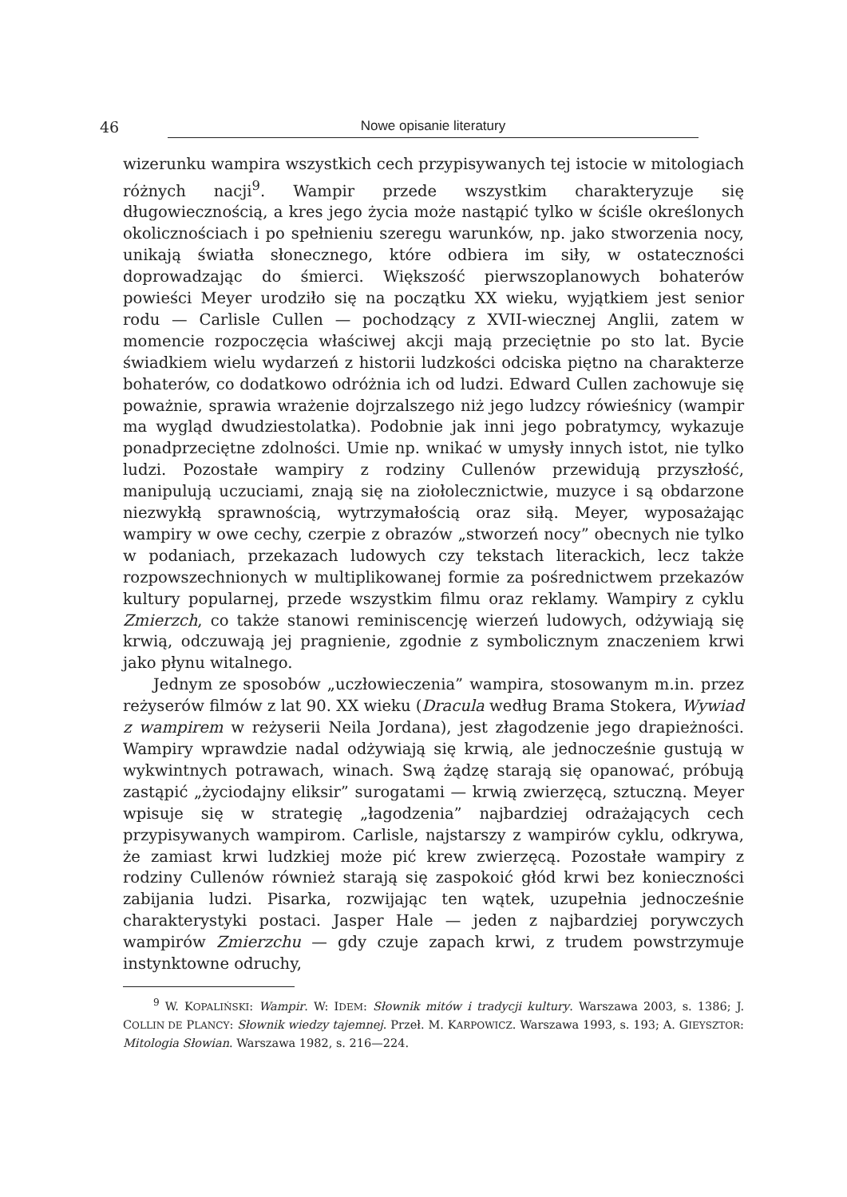46 Nowe opisanie literatury
wizerunku wampira wszystkich cech przypisywanych tej istocie w mitologiach różnych nacji<sup>9</sup>. Wampir przede wszystkim charakteryzuje się długowiecznością, a kres jego życia może nastąpić tylko w ściśle określonych okolicznościach i po spełnieniu szeregu warunków, np. jako stworzenia nocy, unikają światła słonecznego, które odbiera im siły, w ostateczności doprowadzając do śmierci. Większość pierwszoplanowych bohaterów powieści Meyer urodziło się na początku XX wieku, wyjątkiem jest senior rodu — Carlisle Cullen — pochodzący z XVII-wiecznej Anglii, zatem w momencie rozpoczęcia właściwej akcji mają przeciętnie po sto lat. Bycie świadkiem wielu wydarzeń z historii ludzkości odciska piętno na charakterze bohaterów, co dodatkowo odróżnia ich od ludzi. Edward Cullen zachowuje się poważnie, sprawia wrażenie dojrzalszego niż jego ludzcy rówieśnicy (wampir ma wygląd dwudziestolatka). Podobnie jak inni jego pobratymcy, wykazuje ponadprzeciętne zdolności. Umie np. wnikać w umysły innych istot, nie tylko ludzi. Pozostałe wampiry z rodziny Cullenów przewidują przyszłość, manipulują uczuciami, znają się na ziołolecznictwie, muzyce i są obdarzone niezwykłą sprawnością, wytrzymałością oraz siłą. Meyer, wyposażając wampiry w owe cechy, czerpie z obrazów „stworzeń nocy” obecnych nie tylko w podaniach, przekazach ludowych czy tekstach literackich, lecz także rozpowszechnionych w multiplikowanej formie za pośrednictwem przekazów kultury popularnej, przede wszystkim filmu oraz reklamy. Wampiry z cyklu Zmierzch, co także stanowi reminiscencję wierzeń ludowych, odżywiają się krwią, odczuwają jej pragnienie, zgodnie z symbolicznym znaczeniem krwi jako płynu witalnego.
Jednym ze sposobów „uczłowieczenia” wampira, stosowanym m.in. przez reżyserów filmów z lat 90. XX wieku (Dracula według Brama Stokera, Wywiad z wampirem w reżyserii Neila Jordana), jest złagodzenie jego drapieżności. Wampiry wprawdzie nadal odżywiają się krwią, ale jednocześnie gustują w wykwintnych potrawach, winach. Swą żądzę starają się opanować, próbują zastąpić „życiodajny eliksir” surogatami — krwią zwierzęcą, sztuczną. Meyer wpisuje się w strategię „łagodzenia” najbardziej odrażających cech przypisywanych wampirom. Carlisle, najstarszy z wampirów cyklu, odkrywa, że zamiast krwi ludzkiej może pić krew zwierzęcą. Pozostałe wampiry z rodziny Cullenów również starają się zaspokoić głód krwi bez konieczności zabijania ludzi. Pisarka, rozwijając ten wątek, uzupełnia jednocześnie charakterystyki postaci. Jasper Hale — jeden z najbardziej porywczych wampirów Zmierzchu — gdy czuje zapach krwi, z trudem powstrzymuje instynktowne odruchy,
<sup>9</sup> W. KOPALIŃSKI: Wampir. W: IDEM: Słownik mitów i tradycji kultury. Warszawa 2003, s. 1386; J. COLLIN DE PLANCY: Słownik wiedzy tajemnej. Przeł. M. KARPOWICZ. Warszawa 1993, s. 193; A. GIEYSZTOR: Mitologia Słowian. Warszawa 1982, s. 216—224.